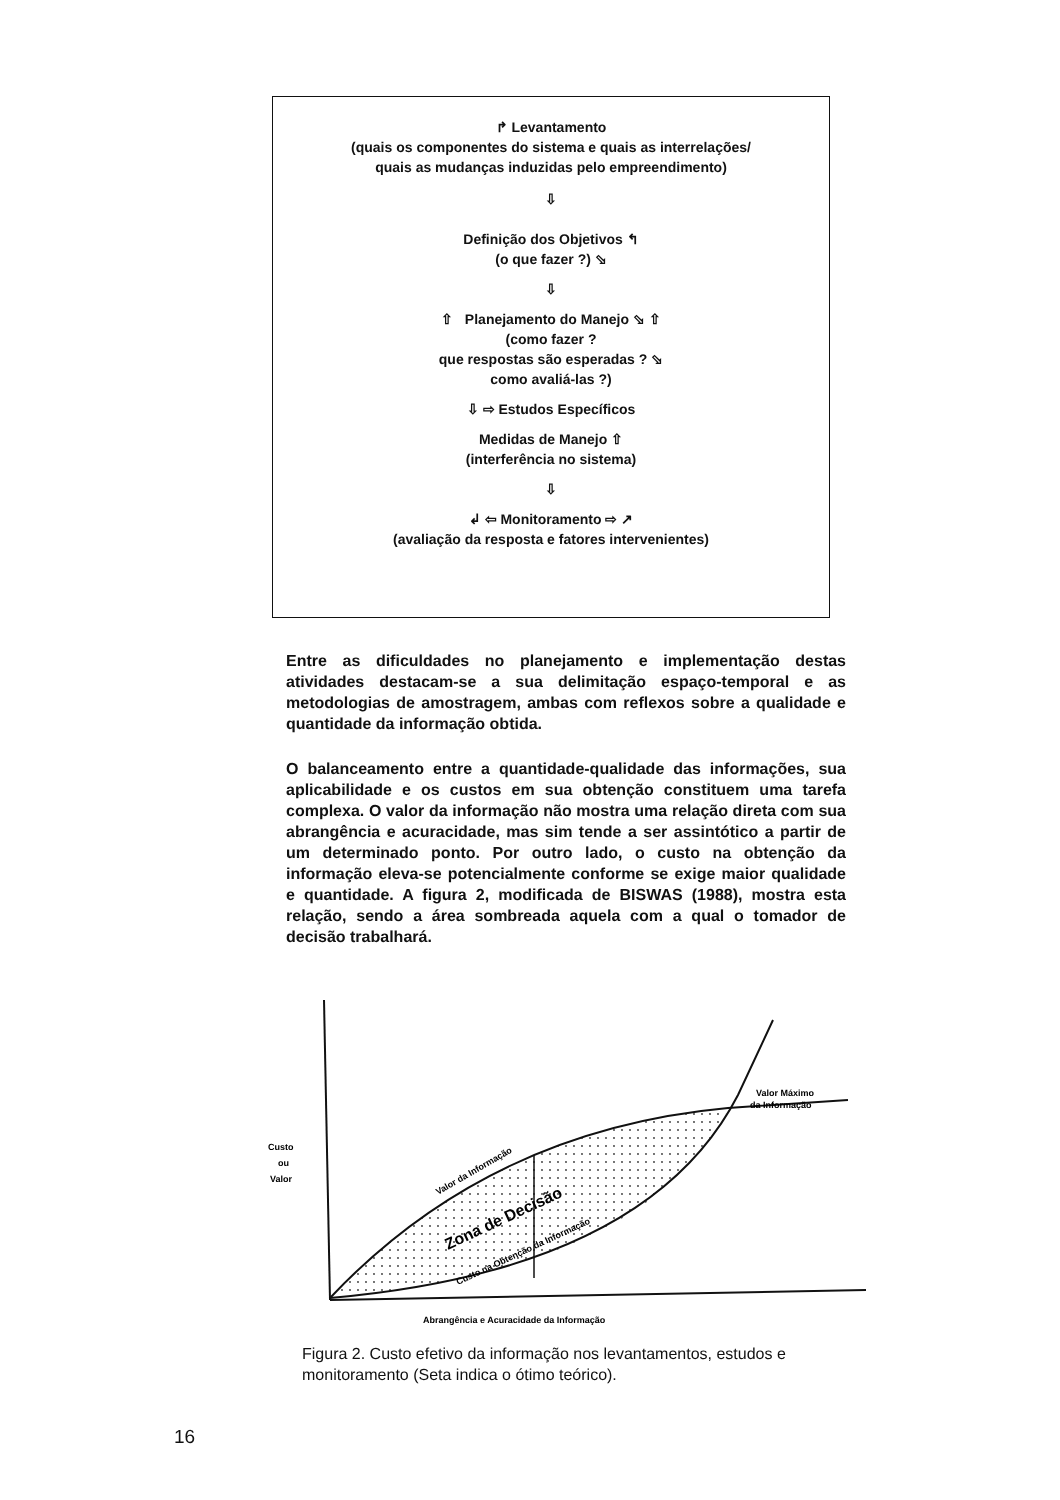↱ Levantamento
(quais os componentes do sistema e quais as interrelações/
quais as mudanças induzidas pelo empreendimento)
⇩
Definição dos Objetivos ↰
(o que fazer ?) ⬂
⇩
⇧ Planejamento do Manejo ⬂ ⇧
(como fazer ?
que respostas são esperadas ? ⬂
como avaliá-las ?)
⇩ ⇨ Estudos Específicos
Medidas de Manejo ⇧
(interferência no sistema)
⇩
↲ ⇦ Monitoramento ⇨ ↗
(avaliação da resposta e fatores intervenientes)
Entre as dificuldades no planejamento e implementação destas atividades destacam-se a sua delimitação espaço-temporal e as metodologias de amostragem, ambas com reflexos sobre a qualidade e quantidade da informação obtida.
O balanceamento entre a quantidade-qualidade das informações, sua aplicabilidade e os custos em sua obtenção constituem uma tarefa complexa. O valor da informação não mostra uma relação direta com sua abrangência e acuracidade, mas sim tende a ser assintótico a partir de um determinado ponto. Por outro lado, o custo na obtenção da informação eleva-se potencialmente conforme se exige maior qualidade e quantidade. A figura 2, modificada de BISWAS (1988), mostra esta relação, sendo a área sombreada aquela com a qual o tomador de decisão trabalhará.
Custo
ou
Valor
Valor Máximo
da Informação
Valor da Informação
Zona de Decisão
Custo na Obtenção da Informação
Abrangência e Acuracidade da Informação
Figura 2. Custo efetivo da informação nos levantamentos, estudos e monitoramento (Seta indica o ótimo teórico).
16